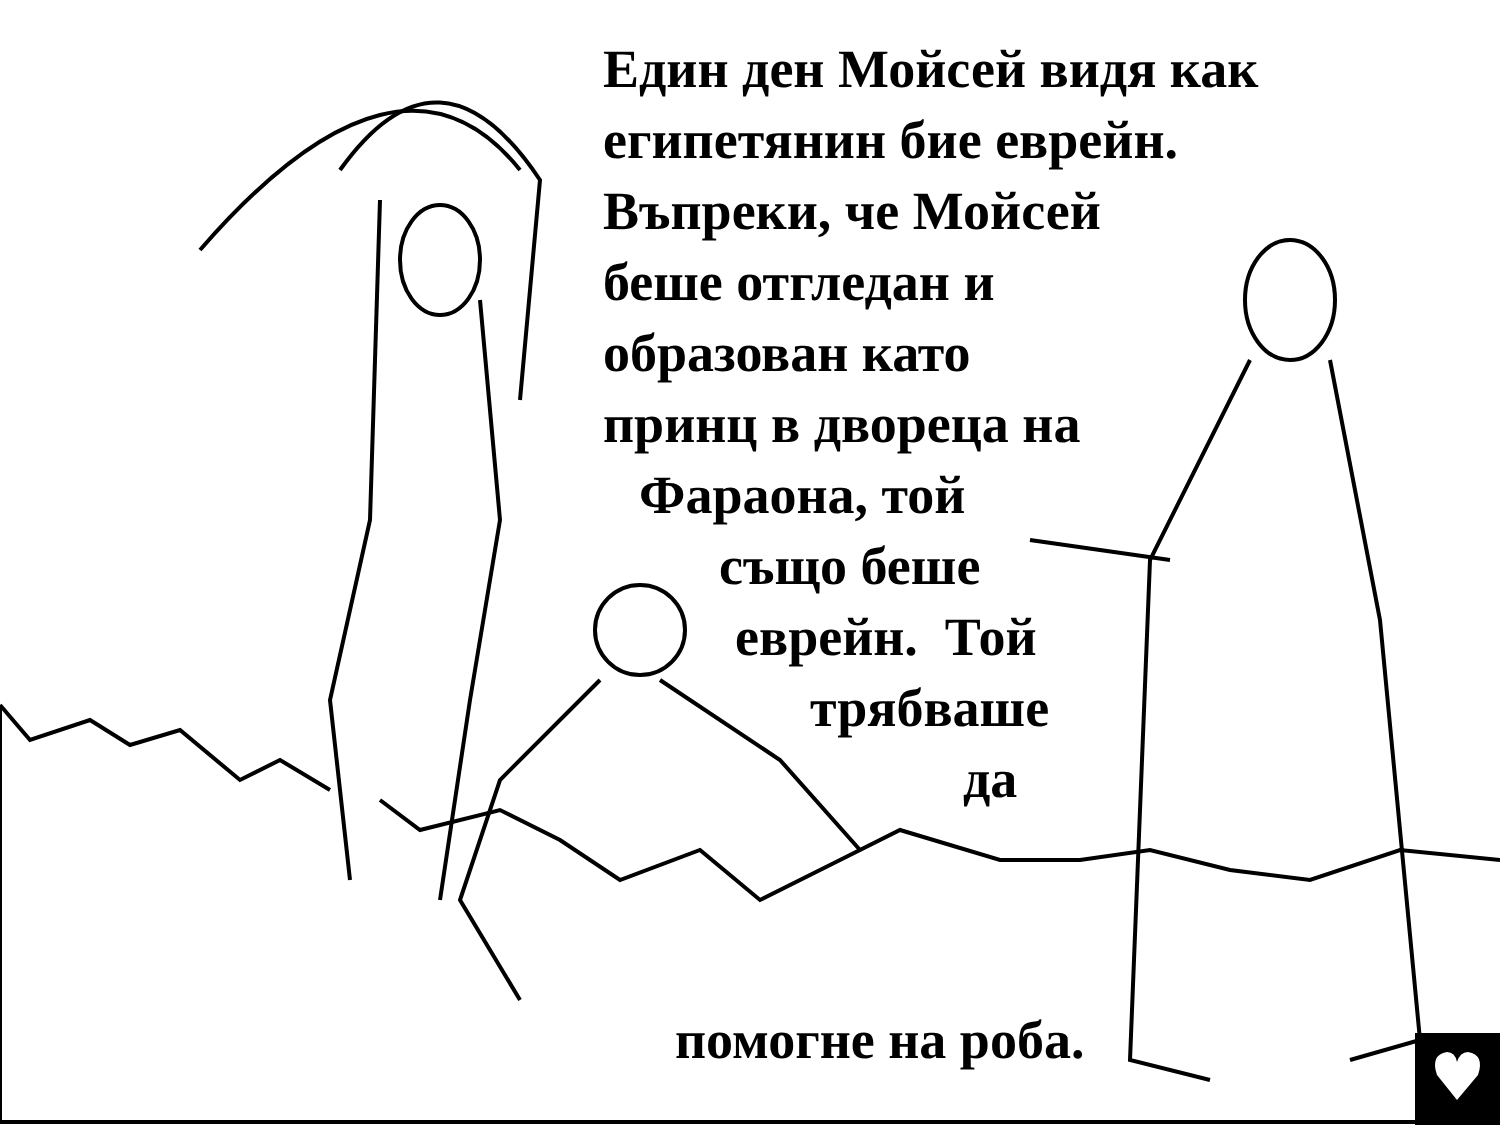Един ден Мойсей видя как
египетянин бие еврейн.
Въпреки, че Мойсей
беше отгледан и
образован като
принц в двореца на
Фараона, той
също беше
еврейн. Той
трябваше
да
помогне на роба.